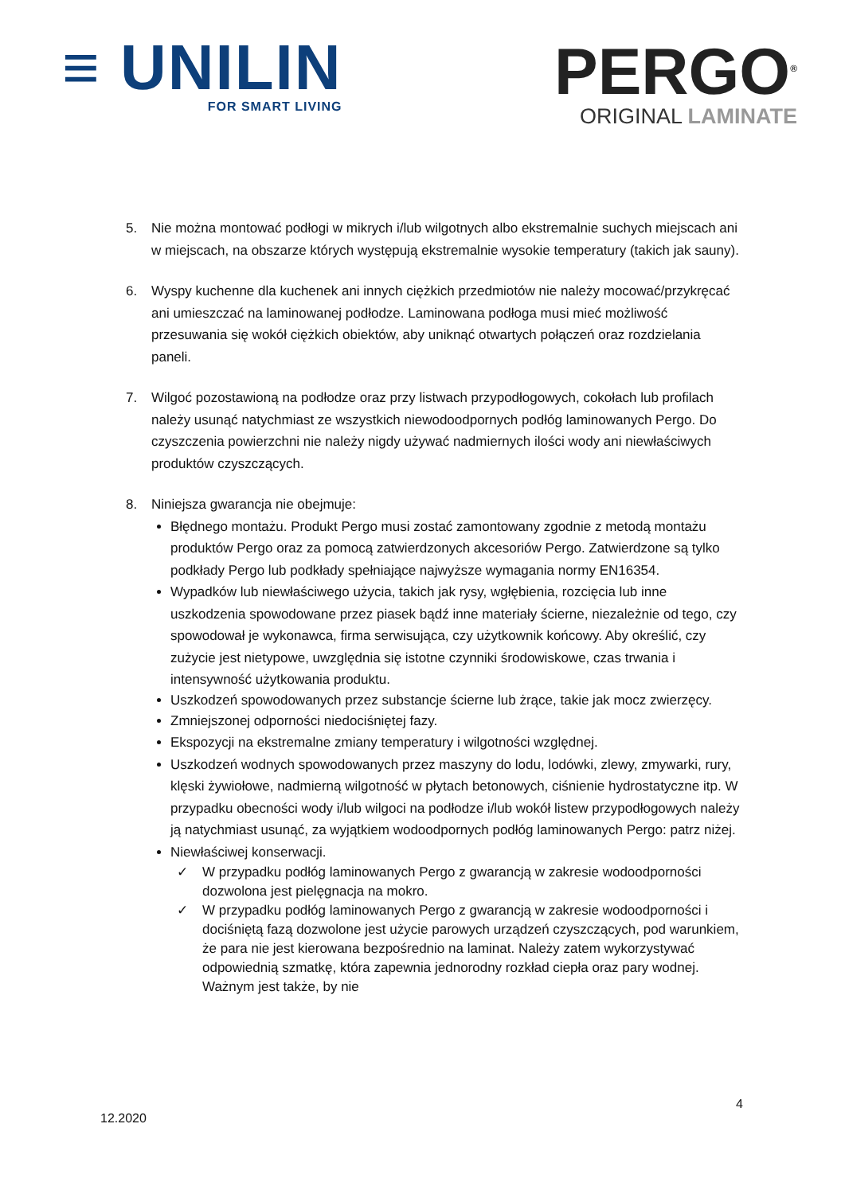≡ UNILIN
FOR SMART LIVING
PERGO<sup>®</sup>
ORIGINAL LAMINATE
5. Nie można montować podłogi w mikrych i/lub wilgotnych albo ekstremalnie suchych miejscach ani w miejscach, na obszarze których występują ekstremalnie wysokie temperatury (takich jak sauny).
6. Wyspy kuchenne dla kuchenek ani innych ciężkich przedmiotów nie należy mocować/przykręcać ani umieszczać na laminowanej podłodze. Laminowana podłoga musi mieć możliwość przesuwania się wokół ciężkich obiektów, aby uniknąć otwartych połączeń oraz rozdzielania paneli.
7. Wilgoć pozostawioną na podłodze oraz przy listwach przypodłogowych, cokołach lub profilach należy usunąć natychmiast ze wszystkich niewodoodpornych podłóg laminowanych Pergo. Do czyszczenia powierzchni nie należy nigdy używać nadmiernych ilości wody ani niewłaściwych produktów czyszczących.
8. Niniejsza gwarancja nie obejmuje:
Błędnego montażu. Produkt Pergo musi zostać zamontowany zgodnie z metodą montażu produktów Pergo oraz za pomocą zatwierdzonych akcesoriów Pergo. Zatwierdzone są tylko podkłady Pergo lub podkłady spełniające najwyższe wymagania normy EN16354.
Wypadków lub niewłaściwego użycia, takich jak rysy, wgłębienia, rozcięcia lub inne uszkodzenia spowodowane przez piasek bądź inne materiały ścierne, niezależnie od tego, czy spowodował je wykonawca, firma serwisująca, czy użytkownik końcowy. Aby określić, czy zużycie jest nietypowe, uwzględnia się istotne czynniki środowiskowe, czas trwania i intensywność użytkowania produktu.
Uszkodzeń spowodowanych przez substancje ścierne lub żrące, takie jak mocz zwierzęcy.
Zmniejszonej odporności niedociśniętej fazy.
Ekspozycji na ekstremalne zmiany temperatury i wilgotności względnej.
Uszkodzeń wodnych spowodowanych przez maszyny do lodu, lodówki, zlewy, zmywarki, rury, klęski żywiołowe, nadmierną wilgotność w płytach betonowych, ciśnienie hydrostatyczne itp. W przypadku obecności wody i/lub wilgoci na podłodze i/lub wokół listew przypodłogowych należy ją natychmiast usunąć, za wyjątkiem wodoodpornych podłóg laminowanych Pergo: patrz niżej.
Niewłaściwej konserwacji.
✓ W przypadku podłóg laminowanych Pergo z gwarancją w zakresie wodoodporności dozwolona jest pielęgnacja na mokro.
✓ W przypadku podłóg laminowanych Pergo z gwarancją w zakresie wodoodporności i dociśniętą fazą dozwolone jest użycie parowych urządzeń czyszczących, pod warunkiem, że para nie jest kierowana bezpośrednio na laminat. Należy zatem wykorzystywać odpowiednią szmatkę, która zapewnia jednorodny rozkład ciepła oraz pary wodnej. Ważnym jest także, by nie
4
12.2020